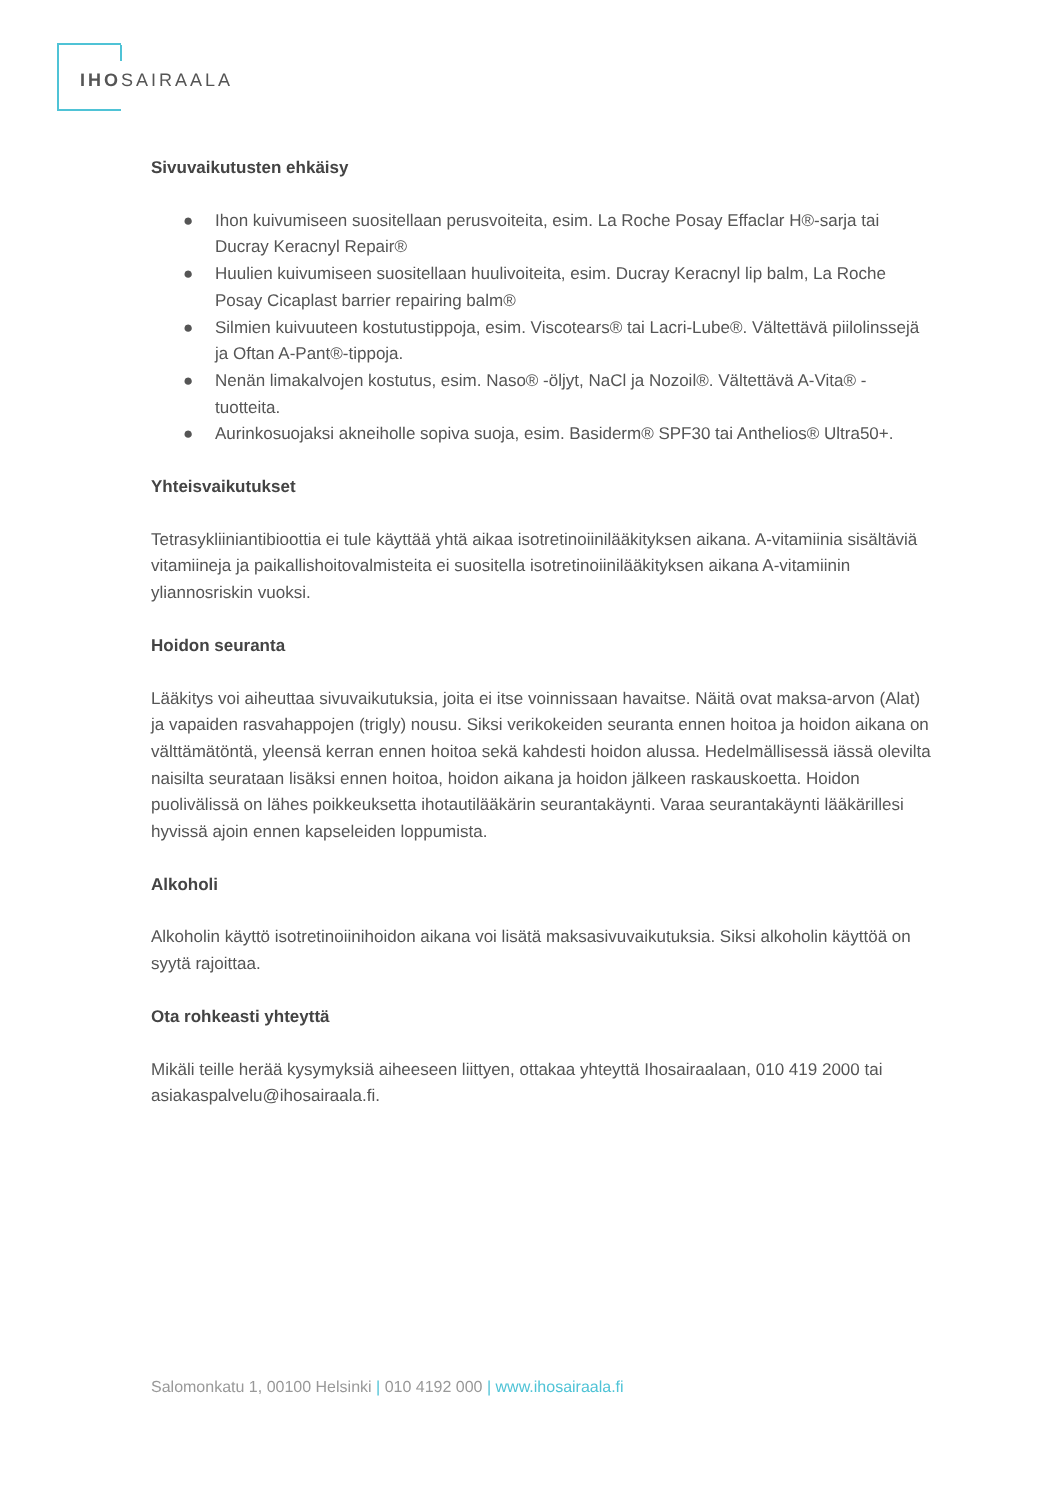IHOSAIRAALA
Sivuvaikutusten ehkäisy
● Ihon kuivumiseen suositellaan perusvoiteita, esim. La Roche Posay Effaclar H®-sarja tai Ducray Keracnyl Repair®
● Huulien kuivumiseen suositellaan huulivoiteita, esim. Ducray Keracnyl lip balm, La Roche Posay Cicaplast barrier repairing balm®
● Silmien kuivuuteen kostutustippoja, esim. Viscotears® tai Lacri-Lube®. Vältettävä piilolinssejä ja Oftan A-Pant®-tippoja.
● Nenän limakalvojen kostutus, esim. Naso® -öljyt, NaCl ja Nozoil®. Vältettävä A-Vita® -tuotteita.
● Aurinkosuojaksi akneiholle sopiva suoja, esim. Basiderm® SPF30 tai Anthelios® Ultra50+.
Yhteisvaikutukset
Tetrasykliiniantibioottia ei tule käyttää yhtä aikaa isotretinoiinilääkityksen aikana. A-vitamiinia sisältäviä vitamiineja ja paikallishoitovalmisteita ei suositella isotretinoiinilääkityksen aikana A-vitamiinin yliannosriskin vuoksi.
Hoidon seuranta
Lääkitys voi aiheuttaa sivuvaikutuksia, joita ei itse voinnissaan havaitse. Näitä ovat maksa-arvon (Alat) ja vapaiden rasvahappojen (trigly) nousu. Siksi verikokeiden seuranta ennen hoitoa ja hoidon aikana on välttämätöntä, yleensä kerran ennen hoitoa sekä kahdesti hoidon alussa. Hedelmällisessä iässä olevilta naisilta seurataan lisäksi ennen hoitoa, hoidon aikana ja hoidon jälkeen raskauskoetta. Hoidon puolivälissä on lähes poikkeuksetta ihotautilääkärin seurantakäynti. Varaa seurantakäynti lääkärillesi hyvissä ajoin ennen kapseleiden loppumista.
Alkoholi
Alkoholin käyttö isotretinoiinihoidon aikana voi lisätä maksasivuvaikutuksia. Siksi alkoholin käyttöä on syytä rajoittaa.
Ota rohkeasti yhteyttä
Mikäli teille herää kysymyksiä aiheeseen liittyen, ottakaa yhteyttä Ihosairaalaan, 010 419 2000 tai asiakaspalvelu@ihosairaala.fi.
Salomonkatu 1, 00100 Helsinki | 010 4192 000 | www.ihosairaala.fi